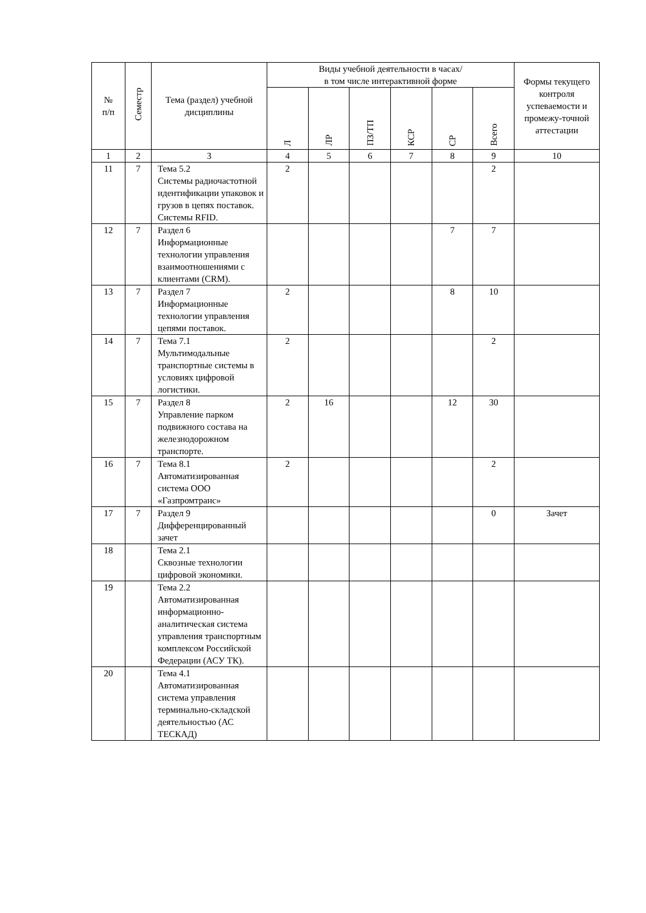| № п/п | Семестр | Тема (раздел) учебной дисциплины | Виды учебной деятельности в часах/ в том числе интерактивной форме | | | | | | Формы текущего контроля успеваемости и промежу-точной аттестации |
| --- | --- | --- | --- | --- | --- | --- | --- | --- | --- |
| | | | Л | ЛР | ПЗ/ТП | КСР | СР | Всего | |
| 1 | 2 | 3 | 4 | 5 | 6 | 7 | 8 | 9 | 10 |
| 11 | 7 | Тема 5.2 Системы радиочастотной идентификации упаковок и грузов в цепях поставок. Системы RFID. | 2 | | | | | 2 | |
| 12 | 7 | Раздел 6 Информационные технологии управления взаимоотношениями с клиентами (CRM). | | | | | 7 | 7 | |
| 13 | 7 | Раздел 7 Информационные технологии управления цепями поставок. | 2 | | | | 8 | 10 | |
| 14 | 7 | Тема 7.1 Мультимодальные транспортные системы в условиях цифровой логистики. | 2 | | | | | 2 | |
| 15 | 7 | Раздел 8 Управление парком подвижного состава на железнодорожном транспорте. | 2 | 16 | | | 12 | 30 | |
| 16 | 7 | Тема 8.1 Автоматизированная система ООО «Газпромтранс» | 2 | | | | | 2 | |
| 17 | 7 | Раздел 9 Дифференцированный зачет | | | | | | 0 | Зачет |
| 18 | | Тема 2.1 Сквозные технологии цифровой экономики. | | | | | | | |
| 19 | | Тема 2.2 Автоматизированная информационно-аналитическая система управления транспортным комплексом Российской Федерации (АСУ ТК). | | | | | | | |
| 20 | | Тема 4.1 Автоматизированная система управления терминально-складской деятельностью (АС ТЕСКАД) | | | | | | | |